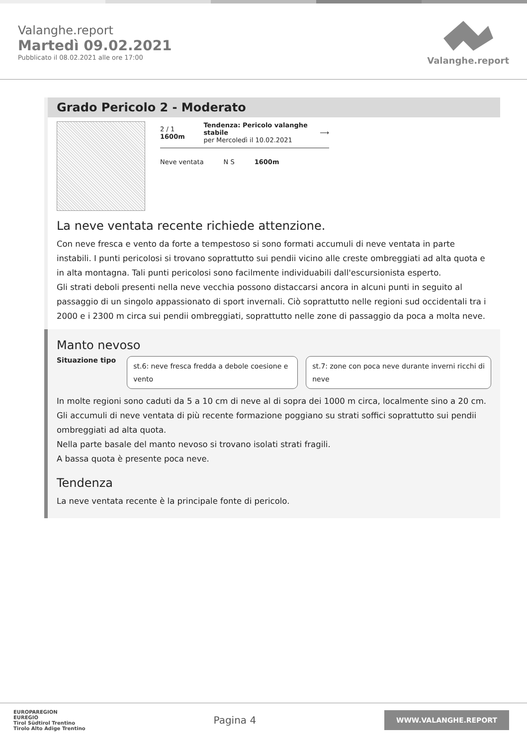Valanghe.report
Martedì 09.02.2021
Pubblicato il 08.02.2021 alle ore 17:00
Valanghe.report
Grado Pericolo 2 - Moderato
2 / 1 1600m Tendenza: Pericolo valanghe stabile
per Mercoledì il 10.02.2021 ⟶
Neve ventata N S 1600m
La neve ventata recente richiede attenzione.
Con neve fresca e vento da forte a tempestoso si sono formati accumuli di neve ventata in parte instabili. I punti pericolosi si trovano soprattutto sui pendii vicino alle creste ombreggiati ad alta quota e in alta montagna. Tali punti pericolosi sono facilmente individuabili dall'escursionista esperto.
Gli strati deboli presenti nella neve vecchia possono distaccarsi ancora in alcuni punti in seguito al passaggio di un singolo appassionato di sport invernali. Ciò soprattutto nelle regioni sud occidentali tra i 2000 e i 2300 m circa sui pendii ombreggiati, soprattutto nelle zone di passaggio da poca a molta neve.
Manto nevoso
Situazione tipo
st.6: neve fresca fredda a debole coesione e vento
st.7: zone con poca neve durante inverni ricchi di neve
In molte regioni sono caduti da 5 a 10 cm di neve al di sopra dei 1000 m circa, localmente sino a 20 cm. Gli accumuli di neve ventata di più recente formazione poggiano su strati soffici soprattutto sui pendii ombreggiati ad alta quota.
Nella parte basale del manto nevoso si trovano isolati strati fragili.
A bassa quota è presente poca neve.
Tendenza
La neve ventata recente è la principale fonte di pericolo.
EUROPAREGION
EUREGIO
Tirol Südtirol Trentino
Tirolo Alto Adige Trentino
Pagina 4
WWW.VALANGHE.REPORT